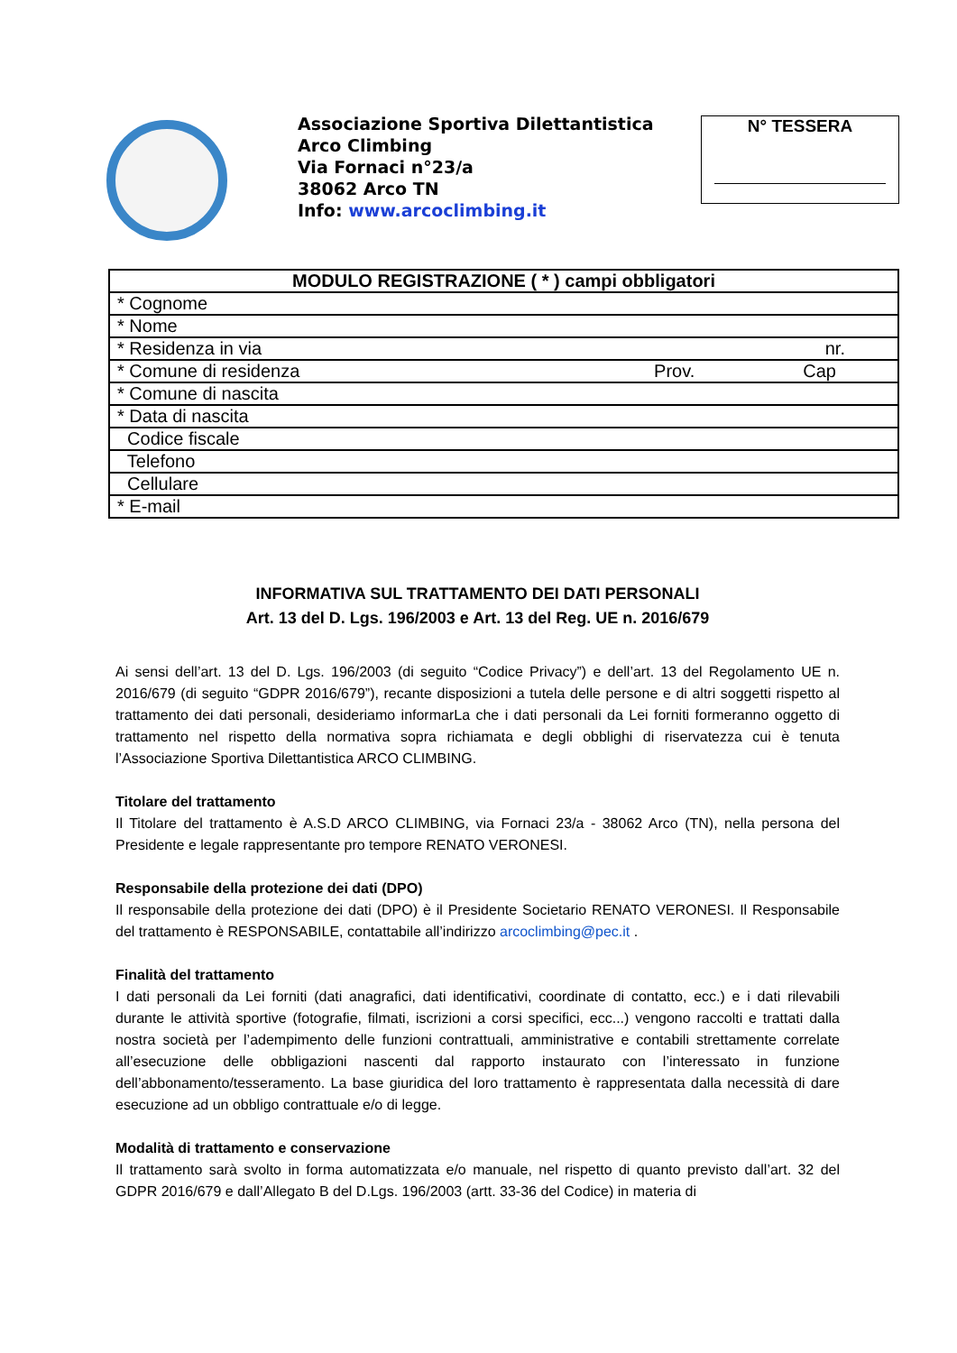Associazione Sportiva Dilettantistica
Arco Climbing
Via Fornaci n°23/a
38062 Arco TN
Info: www.arcoclimbing.it
N° TESSERA
| MODULO REGISTRAZIONE ( * ) campi obbligatori |
| --- |
| * Cognome |
| * Nome |
| * Residenza in via nr. |
| * Comune di residenza Cap Prov. |
| * Comune di nascita |
| * Data di nascita |
| Codice fiscale |
| Telefono |
| Cellulare |
| * E-mail |
INFORMATIVA SUL TRATTAMENTO DEI DATI PERSONALI
Art. 13 del D. Lgs. 196/2003 e Art. 13 del Reg. UE n. 2016/679
Ai sensi dell’art. 13 del D. Lgs. 196/2003 (di seguito “Codice Privacy”) e dell’art. 13 del Regolamento UE n. 2016/679 (di seguito “GDPR 2016/679”), recante disposizioni a tutela delle persone e di altri soggetti rispetto al trattamento dei dati personali, desideriamo informarLa che i dati personali da Lei forniti formeranno oggetto di trattamento nel rispetto della normativa sopra richiamata e degli obblighi di riservatezza cui è tenuta l’Associazione Sportiva Dilettantistica ARCO CLIMBING.
Titolare del trattamento
Il Titolare del trattamento è A.S.D ARCO CLIMBING, via Fornaci 23/a - 38062 Arco (TN), nella persona del Presidente e legale rappresentante pro tempore RENATO VERONESI.
Responsabile della protezione dei dati (DPO)
Il responsabile della protezione dei dati (DPO) è il Presidente Societario RENATO VERONESI. Il Responsabile del trattamento è RESPONSABILE, contattabile all’indirizzo arcoclimbing@pec.it .
Finalità del trattamento
I dati personali da Lei forniti (dati anagrafici, dati identificativi, coordinate di contatto, ecc.) e i dati rilevabili durante le attività sportive (fotografie, filmati, iscrizioni a corsi specifici, ecc...) vengono raccolti e trattati dalla nostra società per l’adempimento delle funzioni contrattuali, amministrative e contabili strettamente correlate all’esecuzione delle obbligazioni nascenti dal rapporto instaurato con l’interessato in funzione dell’abbonamento/tesseramento. La base giuridica del loro trattamento è rappresentata dalla necessità di dare esecuzione ad un obbligo contrattuale e/o di legge.
Modalità di trattamento e conservazione
Il trattamento sarà svolto in forma automatizzata e/o manuale, nel rispetto di quanto previsto dall’art. 32 del GDPR 2016/679 e dall’Allegato B del D.Lgs. 196/2003 (artt. 33-36 del Codice) in materia di